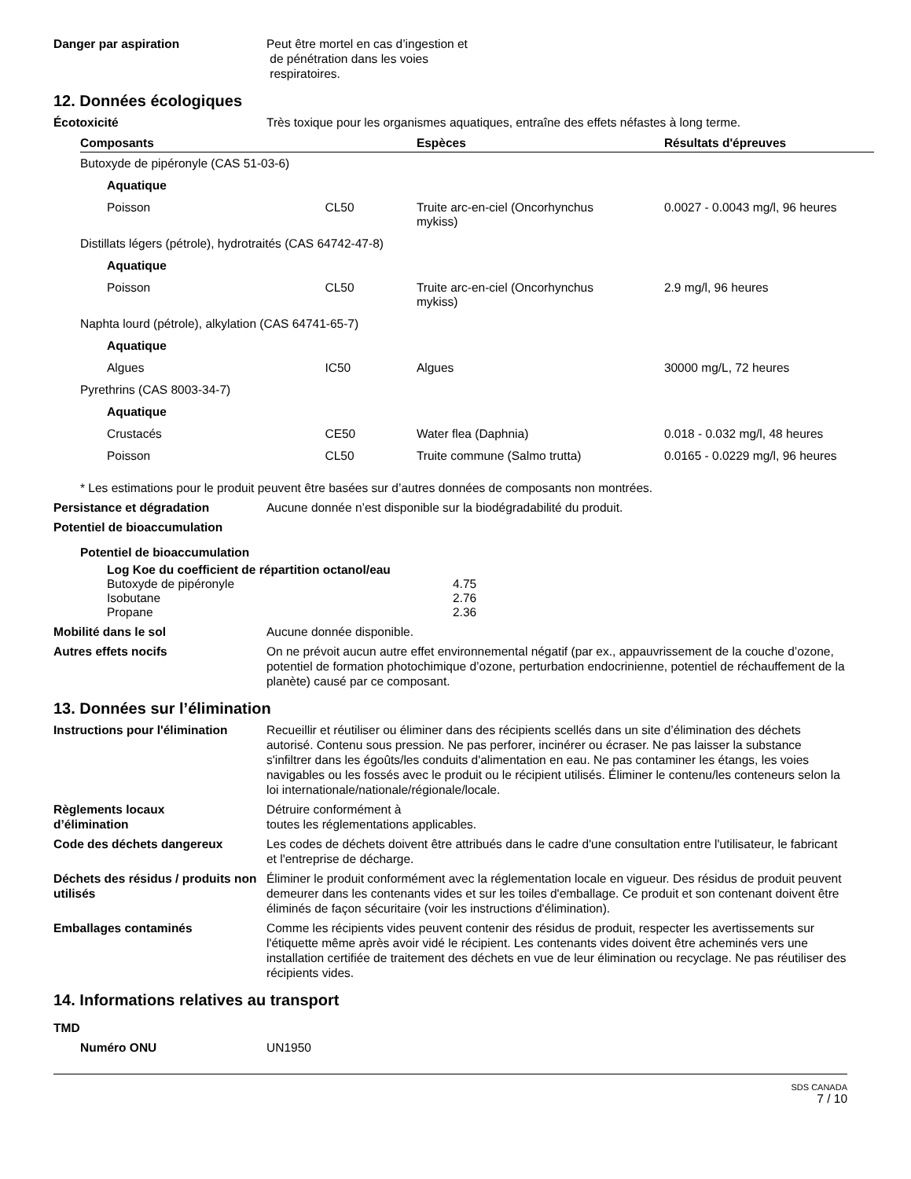Danger par aspiration Peut être mortel en cas d’ingestion et
de pénétration dans les voies
respiratoires.
12. Données écologiques
Écotoxicité Très toxique pour les organismes aquatiques, entraîne des effets néfastes à long terme.
| Composants | | Espèces | Résultats d'épreuves |
| --- | --- | --- | --- |
| Butoxyde de pipéronyle (CAS 51-03-6) | | | |
| Aquatique | | | |
| Poisson | CL50 | Truite arc-en-ciel (Oncorhynchus mykiss) | 0.0027 - 0.0043 mg/l, 96 heures |
| Distillats légers (pétrole), hydrotraités (CAS 64742-47-8) | | | |
| Aquatique | | | |
| Poisson | CL50 | Truite arc-en-ciel (Oncorhynchus mykiss) | 2.9 mg/l, 96 heures |
| Naphta lourd (pétrole), alkylation (CAS 64741-65-7) | | | |
| Aquatique | | | |
| Algues | IC50 | Algues | 30000 mg/L, 72 heures |
| Pyrethrins (CAS 8003-34-7) | | | |
| Aquatique | | | |
| Crustacés | CE50 | Water flea (Daphnia) | 0.018 - 0.032 mg/l, 48 heures |
| Poisson | CL50 | Truite commune (Salmo trutta) | 0.0165 - 0.0229 mg/l, 96 heures |
* Les estimations pour le produit peuvent être basées sur d’autres données de composants non montrées.
Persistance et dégradation Aucune donnée n’est disponible sur la biodégradabilité du produit.
Potentiel de bioaccumulation
Potentiel de bioaccumulation
Log Koe du coefficient de répartition octanol/eau
| Butoxyde de pipéronyle | 4.75 |
| Isobutane | 2.76 |
| Propane | 2.36 |
Mobilité dans le sol Aucune donnée disponible.
Autres effets nocifs On ne prévoit aucun autre effet environnemental négatif (par ex., appauvrissement de la couche d’ozone, potentiel de formation photochimique d’ozone, perturbation endocrinienne, potentiel de réchauffement de la planète) causé par ce composant.
13. Données sur l’élimination
Instructions pour l'élimination
Recueillir et réutiliser ou éliminer dans des récipients scellés dans un site d’élimination des déchets autorisé. Contenu sous pression. Ne pas perforer, incinérer ou écraser. Ne pas laisser la substance
s'infiltrer dans les égoûts/les conduits d'alimentation en eau. Ne pas contaminer les étangs, les voies navigables ou les fossés avec le produit ou le récipient utilisés. Éliminer le contenu/les conteneurs selon la loi internationale/nationale/régionale/locale.
Règlements locaux
d’élimination
Détruire conformément à
toutes les réglementations applicables.
Code des déchets dangereux Les codes de déchets doivent être attribués dans le cadre d'une consultation entre l'utilisateur, le fabricant et l'entreprise de décharge.
Déchets des résidus / produits non utilisés
Éliminer le produit conformément avec la réglementation locale en vigueur. Des résidus de produit peuvent demeurer dans les contenants vides et sur les toiles d'emballage. Ce produit et son contenant doivent être éliminés de façon sécuritaire (voir les instructions d'élimination).
Emballages contaminés Comme les récipients vides peuvent contenir des résidus de produit, respecter les avertissements sur l'étiquette même après avoir vidé le récipient. Les contenants vides doivent être acheminés vers une installation certifiée de traitement des déchets en vue de leur élimination ou recyclage. Ne pas réutiliser des récipients vides.
14. Informations relatives au transport
TMD
Numéro ONU UN1950
SDS CANADA
7 / 10